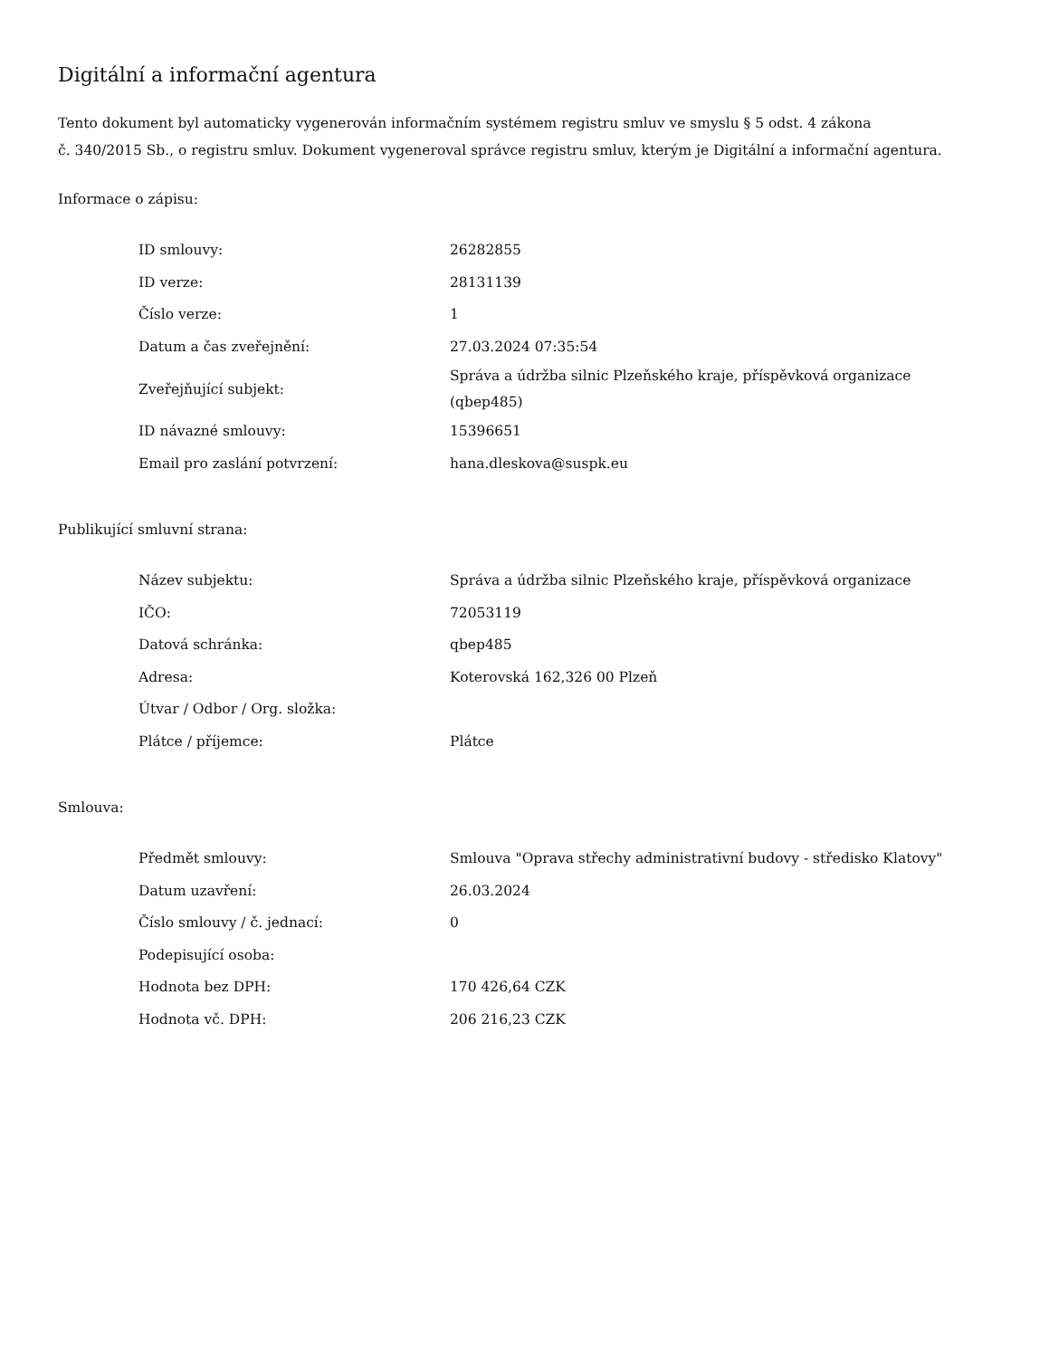Digitální a informační agentura
Tento dokument byl automaticky vygenerován informačním systémem registru smluv ve smyslu § 5 odst. 4 zákona
č. 340/2015 Sb., o registru smluv. Dokument vygeneroval správce registru smluv, kterým je Digitální a informační agentura.
Informace o zápisu:
| ID smlouvy: | 26282855 |
| ID verze: | 28131139 |
| Číslo verze: | 1 |
| Datum a čas zveřejnění: | 27.03.2024 07:35:54 |
| Zveřejňující subjekt: | Správa a údržba silnic Plzeňského kraje, příspěvková organizace (qbep485) |
| ID návazné smlouvy: | 15396651 |
| Email pro zaslání potvrzení: | hana.dleskova@suspk.eu |
Publikující smluvní strana:
| Název subjektu: | Správa a údržba silnic Plzeňského kraje, příspěvková organizace |
| IČO: | 72053119 |
| Datová schránka: | qbep485 |
| Adresa: | Koterovská 162,326 00 Plzeň |
| Útvar / Odbor / Org. složka: | |
| Plátce / příjemce: | Plátce |
Smlouva:
| Předmět smlouvy: | Smlouva "Oprava střechy administrativní budovy - středisko Klatovy" |
| Datum uzavření: | 26.03.2024 |
| Číslo smlouvy / č. jednací: | 0 |
| Podepisující osoba: | |
| Hodnota bez DPH: | 170 426,64 CZK |
| Hodnota vč. DPH: | 206 216,23 CZK |